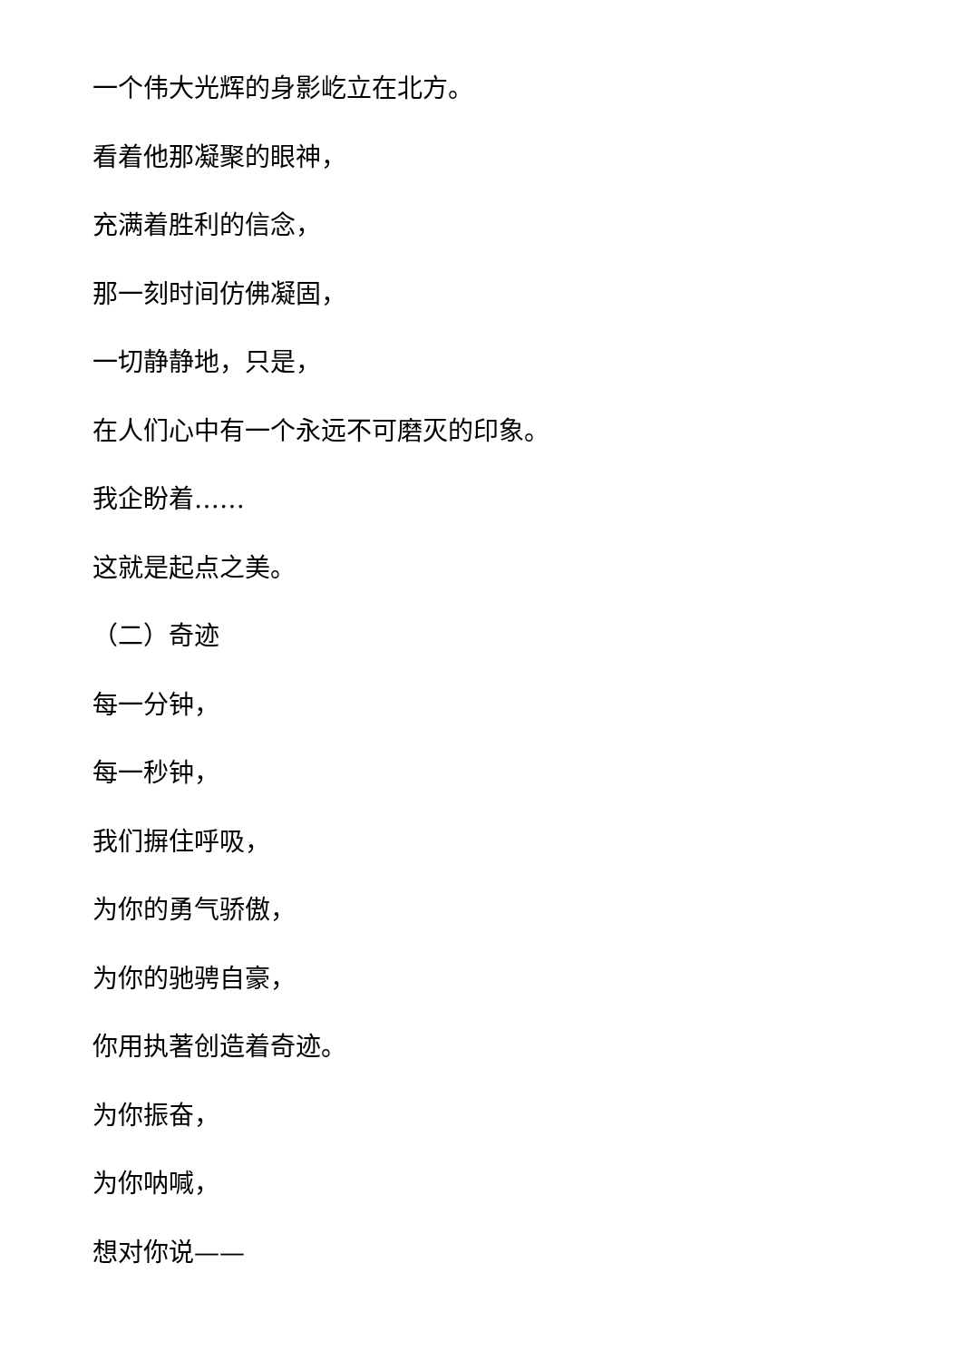一个伟大光辉的身影屹立在北方。
看着他那凝聚的眼神，
充满着胜利的信念，
那一刻时间仿佛凝固，
一切静静地，只是，
在人们心中有一个永远不可磨灭的印象。
我企盼着……
这就是起点之美。
（二）奇迹
每一分钟，
每一秒钟，
我们摒住呼吸，
为你的勇气骄傲，
为你的驰骋自豪，
你用执著创造着奇迹。
为你振奋，
为你呐喊，
想对你说——